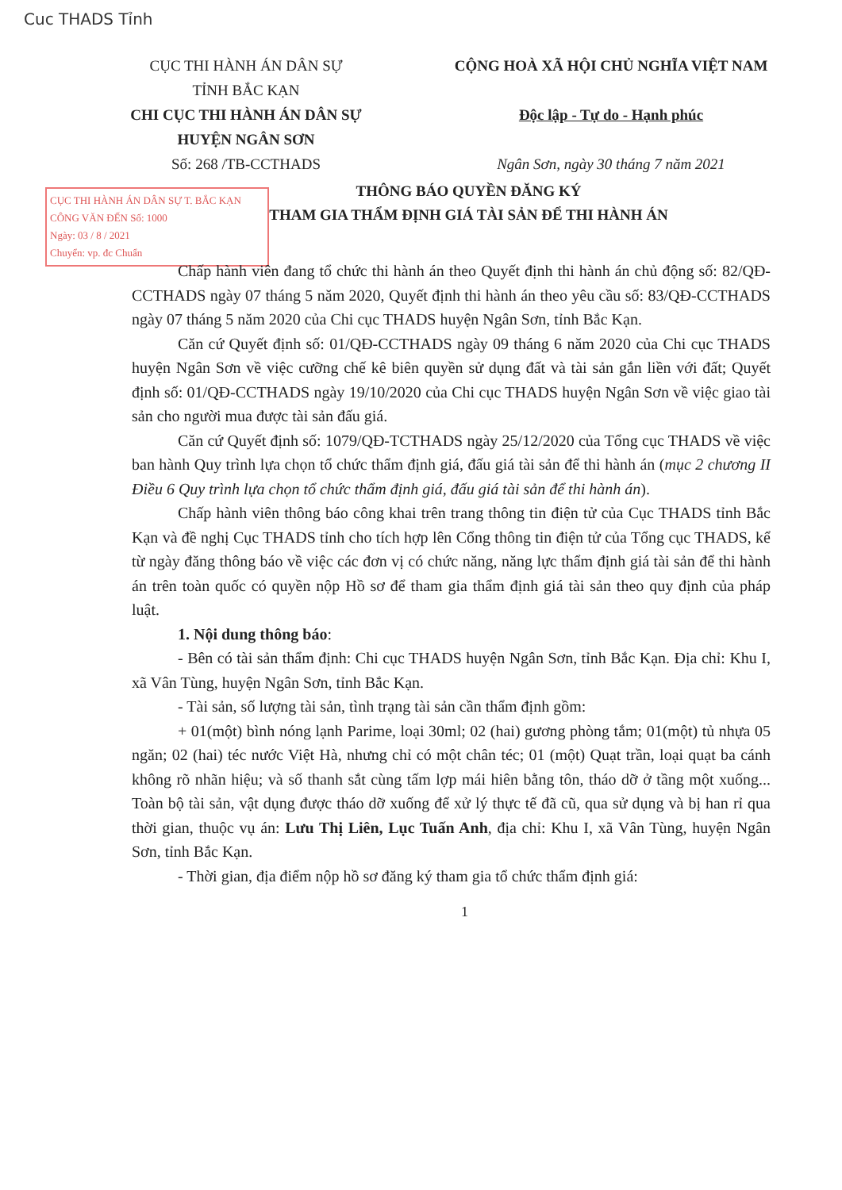Cuc THADS Tỉnh
CỤC THI HÀNH ÁN DÂN SỰ
TỈNH BẮC KẠN
CHI CỤC THI HÀNH ÁN DÂN SỰ
HUYỆN NGÂN SƠN
Số: 268 /TB-CCTHADS
CỘNG HOÀ XÃ HỘI CHỦ NGHĨA VIỆT NAM
Độc lập - Tự do - Hạnh phúc
Ngân Sơn, ngày 30 tháng 7 năm 2021
CỤC THI HÀNH ÁN DÂN SỰ T. BẮC KẠN
CÔNG VĂN ĐẾN Số: 1000
Ngày: 03 / 8 / 2021
Chuyển: vp. đc Chuẩn
THÔNG BÁO QUYỀN ĐĂNG KÝ
THAM GIA THẨM ĐỊNH GIÁ TÀI SẢN ĐỂ THI HÀNH ÁN
Chấp hành viên đang tổ chức thi hành án theo Quyết định thi hành án chủ động số: 82/QĐ-CCTHADS ngày 07 tháng 5 năm 2020, Quyết định thi hành án theo yêu cầu số: 83/QĐ-CCTHADS ngày 07 tháng 5 năm 2020 của Chi cục THADS huyện Ngân Sơn, tỉnh Bắc Kạn.
Căn cứ Quyết định số: 01/QĐ-CCTHADS ngày 09 tháng 6 năm 2020 của Chi cục THADS huyện Ngân Sơn về việc cưỡng chế kê biên quyền sử dụng đất và tài sản gắn liền với đất; Quyết định số: 01/QĐ-CCTHADS ngày 19/10/2020 của Chi cục THADS huyện Ngân Sơn về việc giao tài sản cho người mua được tài sản đấu giá.
Căn cứ Quyết định số: 1079/QĐ-TCTHADS ngày 25/12/2020 của Tổng cục THADS về việc ban hành Quy trình lựa chọn tổ chức thẩm định giá, đấu giá tài sản để thi hành án (mục 2 chương II Điều 6 Quy trình lựa chọn tổ chức thẩm định giá, đấu giá tài sản để thi hành án).
Chấp hành viên thông báo công khai trên trang thông tin điện tử của Cục THADS tỉnh Bắc Kạn và đề nghị Cục THADS tỉnh cho tích hợp lên Cổng thông tin điện tử của Tổng cục THADS, kể từ ngày đăng thông báo về việc các đơn vị có chức năng, năng lực thẩm định giá tài sản để thi hành án trên toàn quốc có quyền nộp Hồ sơ để tham gia thẩm định giá tài sản theo quy định của pháp luật.
1. Nội dung thông báo:
- Bên có tài sản thẩm định: Chi cục THADS huyện Ngân Sơn, tỉnh Bắc Kạn. Địa chỉ: Khu I, xã Vân Tùng, huyện Ngân Sơn, tỉnh Bắc Kạn.
- Tài sản, số lượng tài sản, tình trạng tài sản cần thẩm định gồm:
+ 01(một) bình nóng lạnh Parime, loại 30ml; 02 (hai) gương phòng tắm; 01(một) tủ nhựa 05 ngăn; 02 (hai) téc nước Việt Hà, nhưng chỉ có một chân téc; 01 (một) Quạt trần, loại quạt ba cánh không rõ nhãn hiệu; và số thanh sắt cùng tấm lợp mái hiên bằng tôn, tháo dỡ ở tầng một xuống... Toàn bộ tài sản, vật dụng được tháo dỡ xuống để xử lý thực tế đã cũ, qua sử dụng và bị han rỉ qua thời gian, thuộc vụ án: Lưu Thị Liên, Lục Tuấn Anh, địa chỉ: Khu I, xã Vân Tùng, huyện Ngân Sơn, tỉnh Bắc Kạn.
- Thời gian, địa điểm nộp hồ sơ đăng ký tham gia tổ chức thẩm định giá:
1